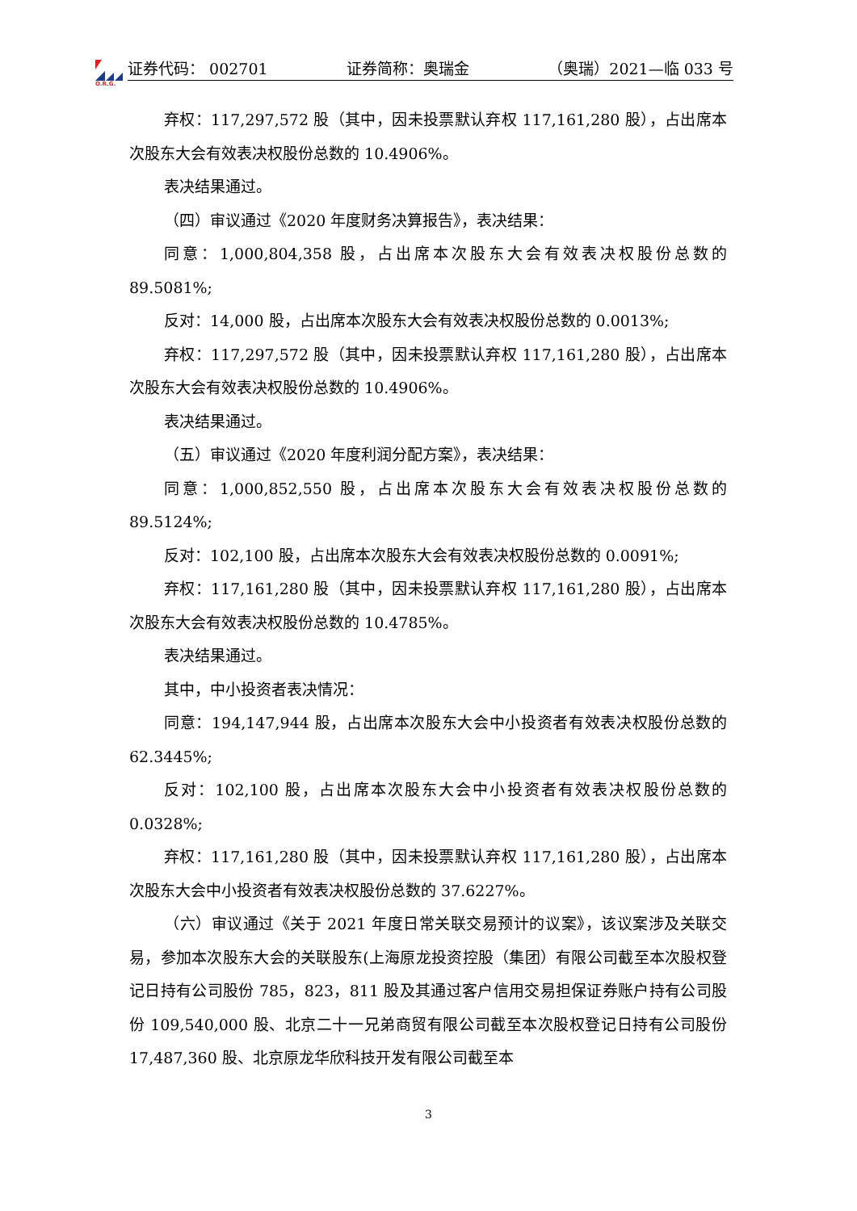O.R.G.
证券代码： 002701 证券简称：奥瑞金 （奥瑞）2021—临 033 号
弃权：117,297,572 股（其中，因未投票默认弃权 117,161,280 股），占出席本次股东大会有效表决权股份总数的 10.4906%。
表决结果通过。
（四）审议通过《2020 年度财务决算报告》，表决结果：
同意：1,000,804,358 股，占出席本次股东大会有效表决权股份总数的 89.5081%;
反对：14,000 股，占出席本次股东大会有效表决权股份总数的 0.0013%;
弃权：117,297,572 股（其中，因未投票默认弃权 117,161,280 股），占出席本次股东大会有效表决权股份总数的 10.4906%。
表决结果通过。
（五）审议通过《2020 年度利润分配方案》，表决结果：
同意：1,000,852,550 股，占出席本次股东大会有效表决权股份总数的 89.5124%;
反对：102,100 股，占出席本次股东大会有效表决权股份总数的 0.0091%;
弃权：117,161,280 股（其中，因未投票默认弃权 117,161,280 股），占出席本次股东大会有效表决权股份总数的 10.4785%。
表决结果通过。
其中，中小投资者表决情况：
同意：194,147,944 股，占出席本次股东大会中小投资者有效表决权股份总数的 62.3445%;
反对：102,100 股，占出席本次股东大会中小投资者有效表决权股份总数的 0.0328%;
弃权：117,161,280 股（其中，因未投票默认弃权 117,161,280 股），占出席本次股东大会中小投资者有效表决权股份总数的 37.6227%。
（六）审议通过《关于 2021 年度日常关联交易预计的议案》，该议案涉及关联交易，参加本次股东大会的关联股东(上海原龙投资控股（集团）有限公司截至本次股权登记日持有公司股份 785，823，811 股及其通过客户信用交易担保证券账户持有公司股份 109,540,000 股、北京二十一兄弟商贸有限公司截至本次股权登记日持有公司股份 17,487,360 股、北京原龙华欣科技开发有限公司截至本
3